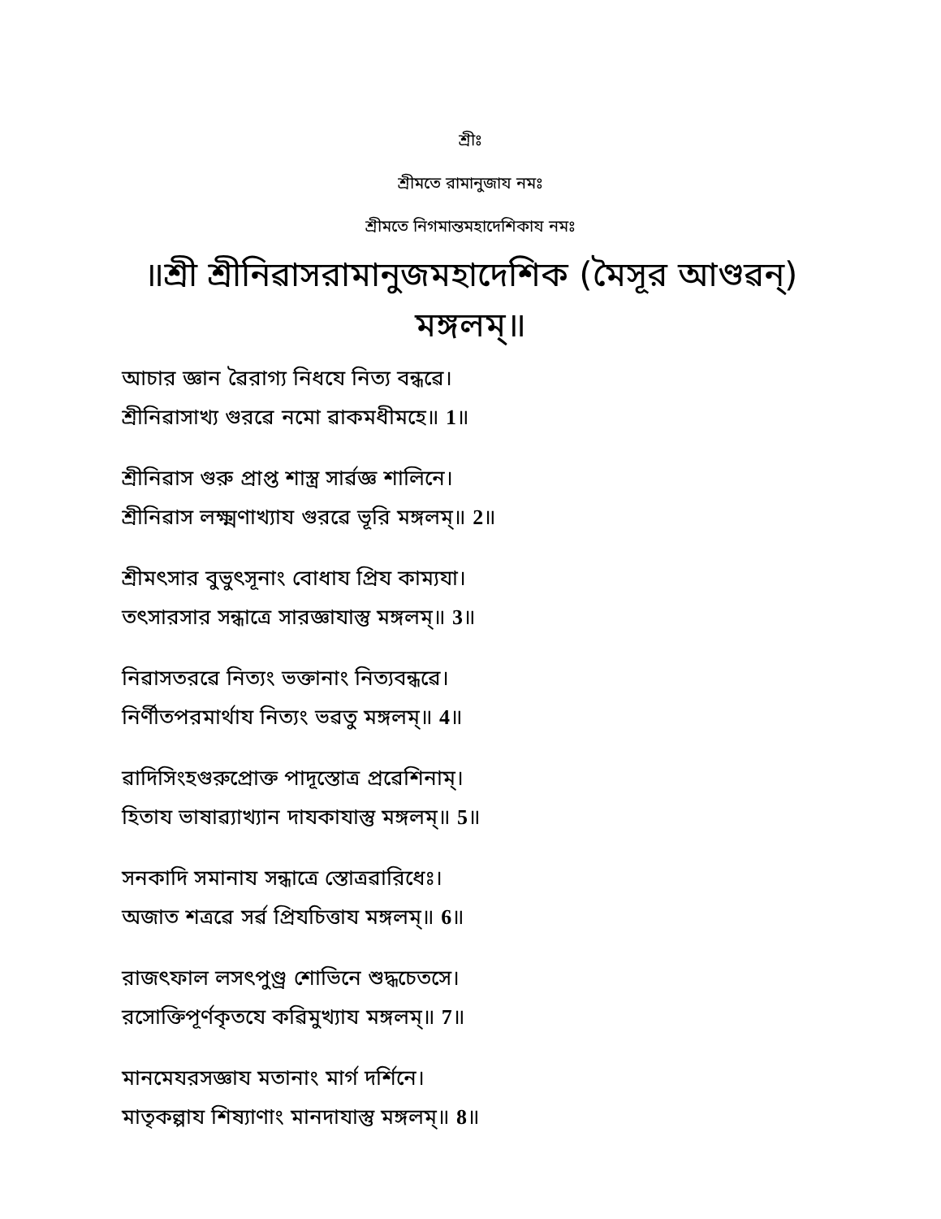শ্রীঃ
শ্রীমতে রামানুজায নমঃ
শ্রীমতে নিগমান্তমহাদেশিকায নমঃ
॥শ্রী শ্রীনিৱাসরামানুজমহাদেশিক (মৈসূর আণ্ডৱন্) মঙ্গলম্॥
আচার জ্ঞান ৱৈরাগ্য নিধযে নিত্য বন্ধৱে।
শ্রীনিৱাসাখ্য গুরৱে নমো ৱাকমধীমহে॥ 1॥
শ্রীনিৱাস গুরু প্রাপ্ত শাস্ত্র সার্ৱজ্ঞ শালিনে।
শ্রীনিৱাস লক্ষ্মণাখ্যায গুরৱে ভূরি মঙ্গলম্॥ 2॥
শ্রীমৎসার বুভুৎসূনাং বোধায প্রিয কাম্যযা।
তৎসারসার সন্ধাত্রে সারজ্ঞাযাস্তু মঙ্গলম্॥ 3॥
নিৱাসতরৱে নিত্যং ভক্তানাং নিত্যবন্ধৱে।
নির্ণীতপরমার্থায নিত্যং ভৱতু মঙ্গলম্॥ 4॥
ৱাদিসিংহগুরুপ্রোক্ত পাদূস্তোত্র প্রৱেশিনাম্।
হিতায ভাষাৱ্যাখ্যান দাযকাযাস্তু মঙ্গলম্॥ 5॥
সনকাদি সমানায সন্ধাত্রে স্তোত্রৱারিধেঃ।
অজাত শত্রৱে সর্ৱ প্রিযচিত্তায মঙ্গলম্॥ 6॥
রাজৎফাল লসৎপুণ্ড্র শোভিনে শুদ্ধচেতসে।
রসোক্তিপূর্ণকৃতযে কৱিমুখ্যায মঙ্গলম্॥ 7॥
মানমেযরসজ্ঞায মতানাং মার্গ দর্শিনে।
মাতৃকল্পায শিষ্যাণাং মানদাযাস্তু মঙ্গলম্॥ 8॥